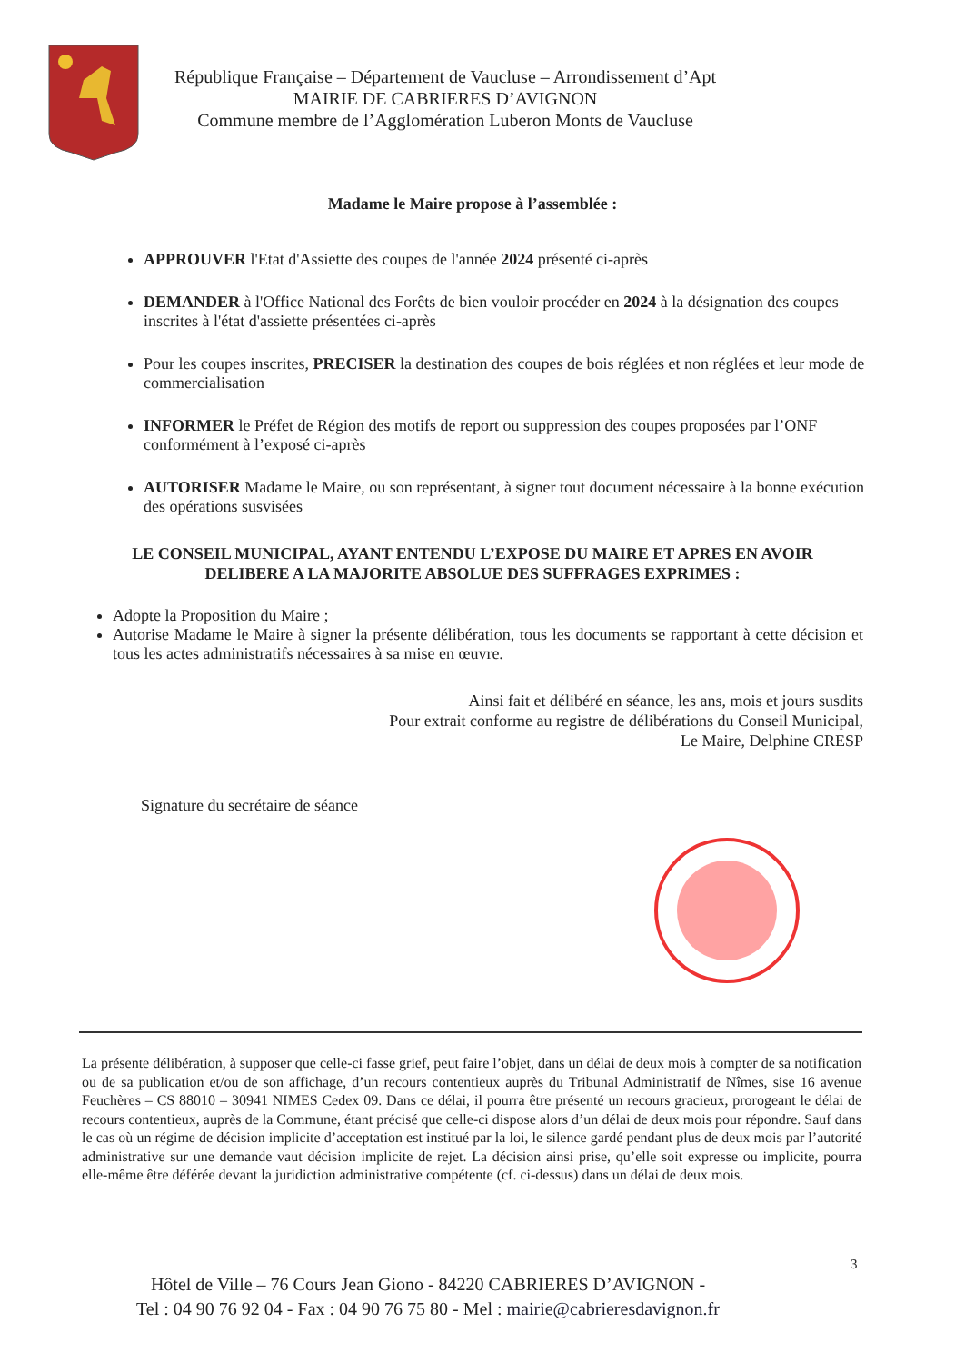République Française – Département de Vaucluse – Arrondissement d’Apt
MAIRIE DE CABRIERES D’AVIGNON
Commune membre de l’Agglomération Luberon Monts de Vaucluse
Madame le Maire propose à l’assemblée :
APPROUVER l'Etat d'Assiette des coupes de l'année 2024 présenté ci-après
DEMANDER à l'Office National des Forêts de bien vouloir procéder en 2024 à la désignation des coupes inscrites à l'état d'assiette présentées ci-après
Pour les coupes inscrites, PRECISER la destination des coupes de bois réglées et non réglées et leur mode de commercialisation
INFORMER le Préfet de Région des motifs de report ou suppression des coupes proposées par l’ONF conformément à l’exposé ci-après
AUTORISER Madame le Maire, ou son représentant, à signer tout document nécessaire à la bonne exécution des opérations susvisées
LE CONSEIL MUNICIPAL, AYANT ENTENDU L’EXPOSE DU MAIRE ET APRES EN AVOIR DELIBERE A LA MAJORITE ABSOLUE DES SUFFRAGES EXPRIMES :
Adopte la Proposition du Maire ;
Autorise Madame le Maire à signer la présente délibération, tous les documents se rapportant à cette décision et tous les actes administratifs nécessaires à sa mise en œuvre.
Ainsi fait et délibéré en séance, les ans, mois et jours susdits
Pour extrait conforme au registre de délibérations du Conseil Municipal,
Le Maire, Delphine CRESP
Signature du secrétaire de séance
La présente délibération, à supposer que celle-ci fasse grief, peut faire l’objet, dans un délai de deux mois à compter de sa notification ou de sa publication et/ou de son affichage, d’un recours contentieux auprès du Tribunal Administratif de Nîmes, sise 16 avenue Feuchères – CS 88010 – 30941 NIMES Cedex 09. Dans ce délai, il pourra être présenté un recours gracieux, prorogeant le délai de recours contentieux, auprès de la Commune, étant précisé que celle-ci dispose alors d’un délai de deux mois pour répondre. Sauf dans le cas où un régime de décision implicite d’acceptation est institué par la loi, le silence gardé pendant plus de deux mois par l’autorité administrative sur une demande vaut décision implicite de rejet. La décision ainsi prise, qu’elle soit expresse ou implicite, pourra elle-même être déférée devant la juridiction administrative compétente (cf. ci-dessus) dans un délai de deux mois.
3
Hôtel de Ville – 76 Cours Jean Giono - 84220 CABRIERES D’AVIGNON -
Tel : 04 90 76 92 04 - Fax : 04 90 76 75 80 - Mel : mairie@cabrieresdavignon.fr